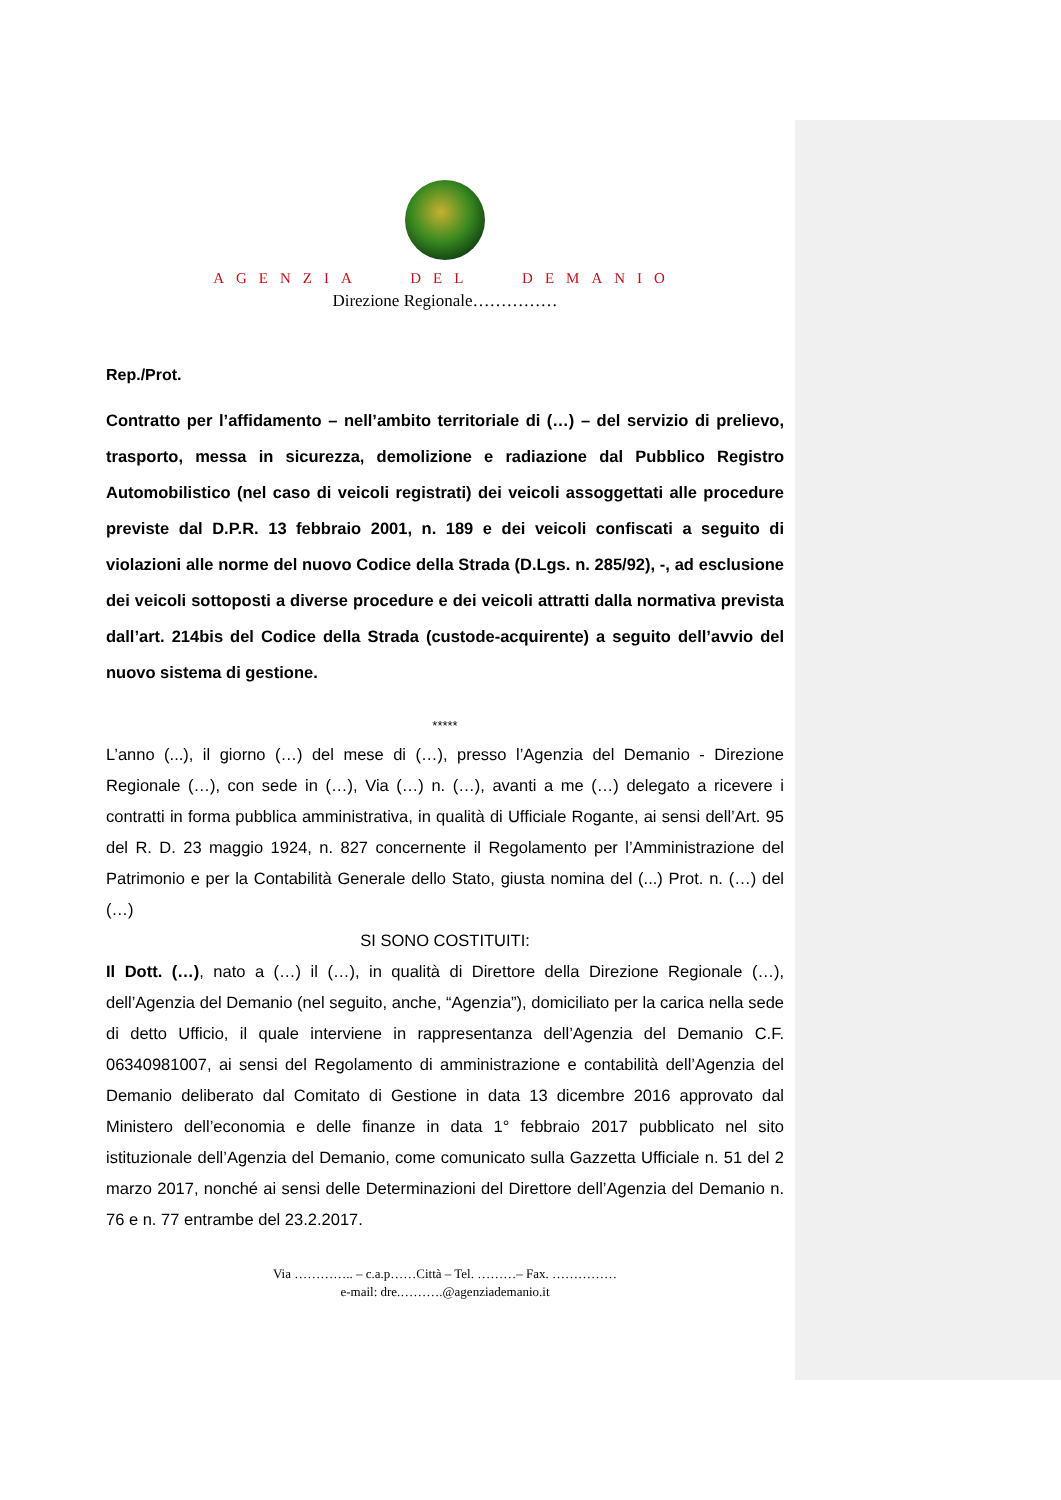AGENZIA DEL DEMANIO
Direzione Regionale……………
Rep./Prot.
Contratto per l’affidamento – nell’ambito territoriale di (…) – del servizio di prelievo, trasporto, messa in sicurezza, demolizione e radiazione dal Pubblico Registro Automobilistico (nel caso di veicoli registrati) dei veicoli assoggettati alle procedure previste dal D.P.R. 13 febbraio 2001, n. 189 e dei veicoli confiscati a seguito di violazioni alle norme del nuovo Codice della Strada (D.Lgs. n. 285/92), -, ad esclusione dei veicoli sottoposti a diverse procedure e dei veicoli attratti dalla normativa prevista dall’art. 214bis del Codice della Strada (custode-acquirente) a seguito dell’avvio del nuovo sistema di gestione.
*****
L’anno (...), il giorno (…) del mese di (…), presso l’Agenzia del Demanio - Direzione Regionale (…), con sede in (…), Via (…) n. (…), avanti a me (…) delegato a ricevere i contratti in forma pubblica amministrativa, in qualità di Ufficiale Rogante, ai sensi dell’Art. 95 del R. D. 23 maggio 1924, n. 827 concernente il Regolamento per l’Amministrazione del Patrimonio e per la Contabilità Generale dello Stato, giusta nomina del (...) Prot. n. (…) del (…)
SI SONO COSTITUITI:
Il Dott. (…), nato a (…) il (…), in qualità di Direttore della Direzione Regionale (…), dell’Agenzia del Demanio (nel seguito, anche, “Agenzia”), domiciliato per la carica nella sede di detto Ufficio, il quale interviene in rappresentanza dell’Agenzia del Demanio C.F. 06340981007, ai sensi del Regolamento di amministrazione e contabilità dell’Agenzia del Demanio deliberato dal Comitato di Gestione in data 13 dicembre 2016 approvato dal Ministero dell’economia e delle finanze in data 1° febbraio 2017 pubblicato nel sito istituzionale dell’Agenzia del Demanio, come comunicato sulla Gazzetta Ufficiale n. 51 del 2 marzo 2017, nonché ai sensi delle Determinazioni del Direttore dell’Agenzia del Demanio n. 76 e n. 77 entrambe del 23.2.2017.
Via ………….. – c.a.p……Città – Tel. ………– Fax. ……………
e-mail: dre.……….@agenziademanio.it